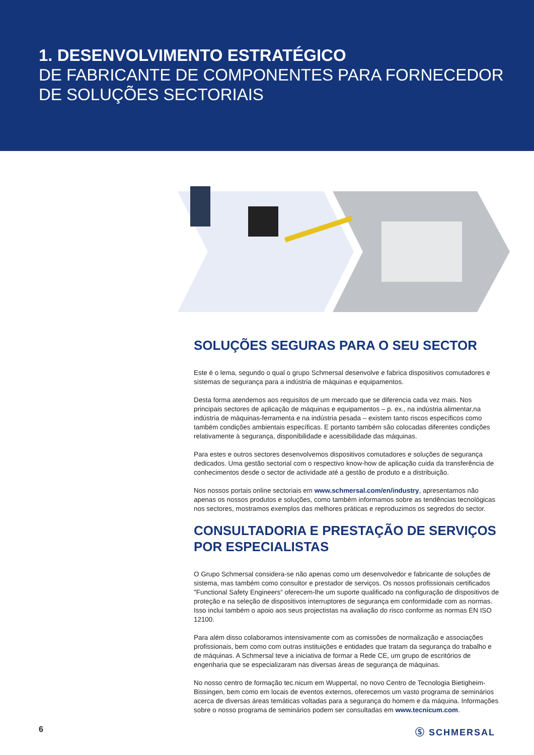1. DESENVOLVIMENTO ESTRATÉGICO
DE FABRICANTE DE COMPONENTES PARA FORNECEDOR
DE SOLUÇÕES SECTORIAIS
SOLUÇÕES SEGURAS PARA O SEU SECTOR
Este é o lema, segundo o qual o grupo Schmersal desenvolve e fabrica dispositivos comutadores e sistemas de segurança para a indústria de máquinas e equipamentos.
Desta forma atendemos aos requisitos de um mercado que se diferencia cada vez mais. Nos principais sectores de aplicação de máquinas e equipamentos – p. ex., na indústria alimentar,na indústria de máquinas-ferramenta e na indústria pesada – existem tanto riscos específicos como também condições ambientais específicas. E portanto também são colocadas diferentes condições relativamente à segurança, disponibilidade e acessibilidade das máquinas.
Para estes e outros sectores desenvolvemos dispositivos comutadores e soluções de segurança dedicados. Uma gestão sectorial com o respectivo know-how de aplicação cuida da transferência de conhecimentos desde o sector de actividade até a gestão de produto e a distribuição.
Nos nossos portais online sectoriais em www.schmersal.com/en/industry, apresentamos não apenas os nossos produtos e soluções, como também informamos sobre as tendências tecnológicas nos sectores, mostramos exemplos das melhores práticas e reproduzimos os segredos do sector.
CONSULTADORIA E PRESTAÇÃO DE SERVIÇOS POR ESPECIALISTAS
O Grupo Schmersal considera-se não apenas como um desenvolvedor e fabricante de soluções de sistema, mas também como consultor e prestador de serviços. Os nossos profissionais certificados "Functional Safety Engineers“ oferecem-lhe um suporte qualificado na configuração de dispositivos de proteção e na seleção de dispositivos interruptores de segurança em conformidade com as normas. Isso inclui também o apoio aos seus projectistas na avaliação do risco conforme as normas EN ISO 12100.
Para além disso colaboramos intensivamente com as comissões de normalização e associações profissionais, bem como com outras instituições e entidades que tratam da segurança do trabalho e de máquinas. A Schmersal teve a iniciativa de formar a Rede CE, um grupo de escritórios de engenharia que se especializaram nas diversas áreas de segurança de máquinas.
No nosso centro de formação tec.nicum em Wuppertal, no novo Centro de Tecnologia Bietigheim-Bissingen, bem como em locais de eventos externos, oferecemos um vasto programa de seminários acerca de diversas áreas temáticas voltadas para a segurança do homem e da máquina. Informações sobre o nosso programa de seminários podem ser consultadas em www.tecnicum.com.
6 Ⓢ SCHMERSAL